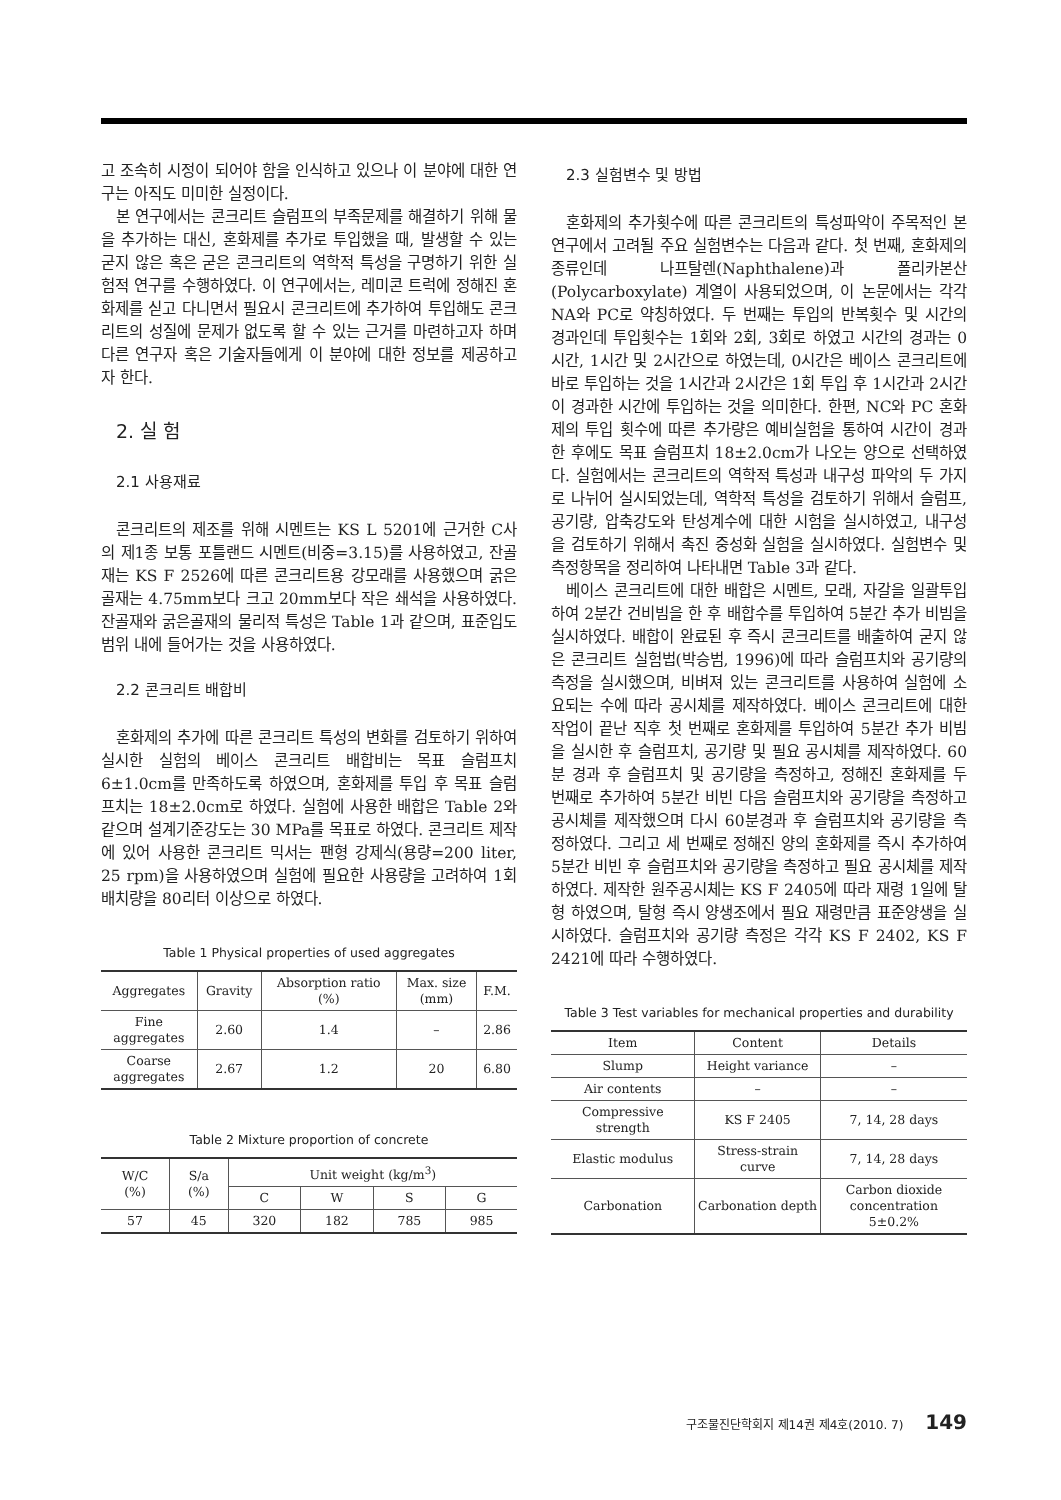고 조속히 시정이 되어야 함을 인식하고 있으나 이 분야에 대한 연구는 아직도 미미한 실정이다.
본 연구에서는 콘크리트 슬럼프의 부족문제를 해결하기 위해 물을 추가하는 대신, 혼화제를 추가로 투입했을 때, 발생할 수 있는 굳지 않은 혹은 굳은 콘크리트의 역학적 특성을 구명하기 위한 실험적 연구를 수행하였다. 이 연구에서는, 레미콘 트럭에 정해진 혼화제를 싣고 다니면서 필요시 콘크리트에 추가하여 투입해도 콘크리트의 성질에 문제가 없도록 할 수 있는 근거를 마련하고자 하며 다른 연구자 혹은 기술자들에게 이 분야에 대한 정보를 제공하고자 한다.
2. 실 험
2.1 사용재료
콘크리트의 제조를 위해 시멘트는 KS L 5201에 근거한 C사의 제1종 보통 포틀랜드 시멘트(비중=3.15)를 사용하였고, 잔골재는 KS F 2526에 따른 콘크리트용 강모래를 사용했으며 굵은골재는 4.75mm보다 크고 20mm보다 작은 쇄석을 사용하였다. 잔골재와 굵은골재의 물리적 특성은 Table 1과 같으며, 표준입도 범위 내에 들어가는 것을 사용하였다.
2.2 콘크리트 배합비
혼화제의 추가에 따른 콘크리트 특성의 변화를 검토하기 위하여 실시한 실험의 베이스 콘크리트 배합비는 목표 슬럼프치 6±1.0cm를 만족하도록 하였으며, 혼화제를 투입 후 목표 슬럼프치는 18±2.0cm로 하였다. 실험에 사용한 배합은 Table 2와 같으며 설계기준강도는 30 MPa를 목표로 하였다. 콘크리트 제작에 있어 사용한 콘크리트 믹서는 팬형 강제식(용량=200 liter, 25 rpm)을 사용하였으며 실험에 필요한 사용량을 고려하여 1회 배치량을 80리터 이상으로 하였다.
Table 1 Physical properties of used aggregates
| Aggregates | Gravity | Absorption ratio (%) | Max. size (mm) | F.M. |
| --- | --- | --- | --- | --- |
| Fine aggregates | 2.60 | 1.4 | – | 2.86 |
| Coarse aggregates | 2.67 | 1.2 | 20 | 6.80 |
Table 2 Mixture proportion of concrete
| W/C (%) | S/a (%) | Unit weight (kg/m<sup>3</sup>) | | | |
| --- | --- | --- | --- | --- | --- |
| | | C | W | S | G |
| 57 | 45 | 320 | 182 | 785 | 985 |
2.3 실험변수 및 방법
혼화제의 추가횟수에 따른 콘크리트의 특성파악이 주목적인 본 연구에서 고려될 주요 실험변수는 다음과 같다. 첫 번째, 혼화제의 종류인데 나프탈렌(Naphthalene)과 폴리카본산(Polycarboxylate) 계열이 사용되었으며, 이 논문에서는 각각 NA와 PC로 약칭하였다. 두 번째는 투입의 반복횟수 및 시간의 경과인데 투입횟수는 1회와 2회, 3회로 하였고 시간의 경과는 0시간, 1시간 및 2시간으로 하였는데, 0시간은 베이스 콘크리트에 바로 투입하는 것을 1시간과 2시간은 1회 투입 후 1시간과 2시간이 경과한 시간에 투입하는 것을 의미한다. 한편, NC와 PC 혼화제의 투입 횟수에 따른 추가량은 예비실험을 통하여 시간이 경과한 후에도 목표 슬럼프치 18±2.0cm가 나오는 양으로 선택하였다. 실험에서는 콘크리트의 역학적 특성과 내구성 파악의 두 가지로 나뉘어 실시되었는데, 역학적 특성을 검토하기 위해서 슬럼프, 공기량, 압축강도와 탄성계수에 대한 시험을 실시하였고, 내구성을 검토하기 위해서 촉진 중성화 실험을 실시하였다. 실험변수 및 측정항목을 정리하여 나타내면 Table 3과 같다.
베이스 콘크리트에 대한 배합은 시멘트, 모래, 자갈을 일괄투입하여 2분간 건비빔을 한 후 배합수를 투입하여 5분간 추가 비빔을 실시하였다. 배합이 완료된 후 즉시 콘크리트를 배출하여 굳지 않은 콘크리트 실험법(박승범, 1996)에 따라 슬럼프치와 공기량의 측정을 실시했으며, 비벼져 있는 콘크리트를 사용하여 실험에 소요되는 수에 따라 공시체를 제작하였다. 베이스 콘크리트에 대한 작업이 끝난 직후 첫 번째로 혼화제를 투입하여 5분간 추가 비빔을 실시한 후 슬럼프치, 공기량 및 필요 공시체를 제작하였다. 60분 경과 후 슬럼프치 및 공기량을 측정하고, 정해진 혼화제를 두 번째로 추가하여 5분간 비빈 다음 슬럼프치와 공기량을 측정하고 공시체를 제작했으며 다시 60분경과 후 슬럼프치와 공기량을 측정하였다. 그리고 세 번째로 정해진 양의 혼화제를 즉시 추가하여 5분간 비빈 후 슬럼프치와 공기량을 측정하고 필요 공시체를 제작하였다. 제작한 원주공시체는 KS F 2405에 따라 재령 1일에 탈형 하였으며, 탈형 즉시 양생조에서 필요 재령만큼 표준양생을 실시하였다. 슬럼프치와 공기량 측정은 각각 KS F 2402, KS F 2421에 따라 수행하였다.
Table 3 Test variables for mechanical properties and durability
| Item | Content | Details |
| --- | --- | --- |
| Slump | Height variance | – |
| Air contents | – | – |
| Compressive strength | KS F 2405 | 7, 14, 28 days |
| Elastic modulus | Stress-strain curve | 7, 14, 28 days |
| Carbonation | Carbonation depth | Carbon dioxide concentration 5±0.2% |
구조물진단학회지 제14권 제4호(2010. 7) 149